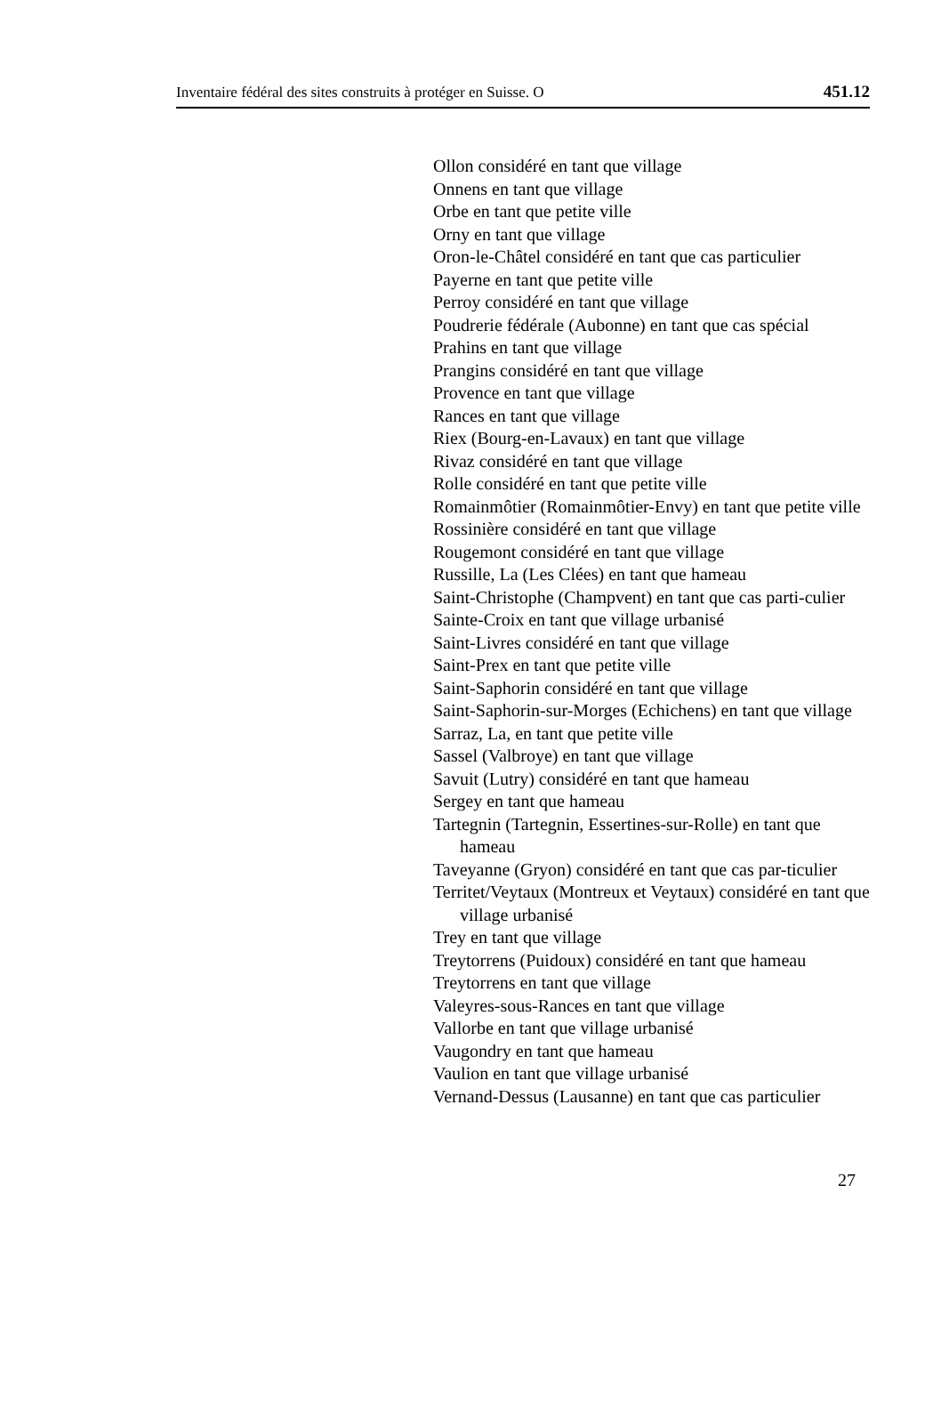Inventaire fédéral des sites construits à protéger en Suisse. O 451.12
Ollon considéré en tant que village
Onnens en tant que village
Orbe en tant que petite ville
Orny en tant que village
Oron-le-Châtel considéré en tant que cas particulier
Payerne en tant que petite ville
Perroy considéré en tant que village
Poudrerie fédérale (Aubonne) en tant que cas spécial
Prahins en tant que village
Prangins considéré en tant que village
Provence en tant que village
Rances en tant que village
Riex (Bourg-en-Lavaux) en tant que village
Rivaz considéré en tant que village
Rolle considéré en tant que petite ville
Romainmôtier (Romainmôtier-Envy) en tant que petite ville
Rossinière considéré en tant que village
Rougemont considéré en tant que village
Russille, La (Les Clées) en tant que hameau
Saint-Christophe (Champvent) en tant que cas parti-culier
Sainte-Croix en tant que village urbanisé
Saint-Livres considéré en tant que village
Saint-Prex en tant que petite ville
Saint-Saphorin considéré en tant que village
Saint-Saphorin-sur-Morges (Echichens) en tant que village
Sarraz, La, en tant que petite ville
Sassel (Valbroye) en tant que village
Savuit (Lutry) considéré en tant que hameau
Sergey en tant que hameau
Tartegnin (Tartegnin, Essertines-sur-Rolle) en tant que hameau
Taveyanne (Gryon) considéré en tant que cas par-ticulier
Territet/Veytaux (Montreux et Veytaux) considéré en tant que village urbanisé
Trey en tant que village
Treytorrens (Puidoux) considéré en tant que hameau
Treytorrens en tant que village
Valeyres-sous-Rances en tant que village
Vallorbe en tant que village urbanisé
Vaugondry en tant que hameau
Vaulion en tant que village urbanisé
Vernand-Dessus (Lausanne) en tant que cas particulier
27